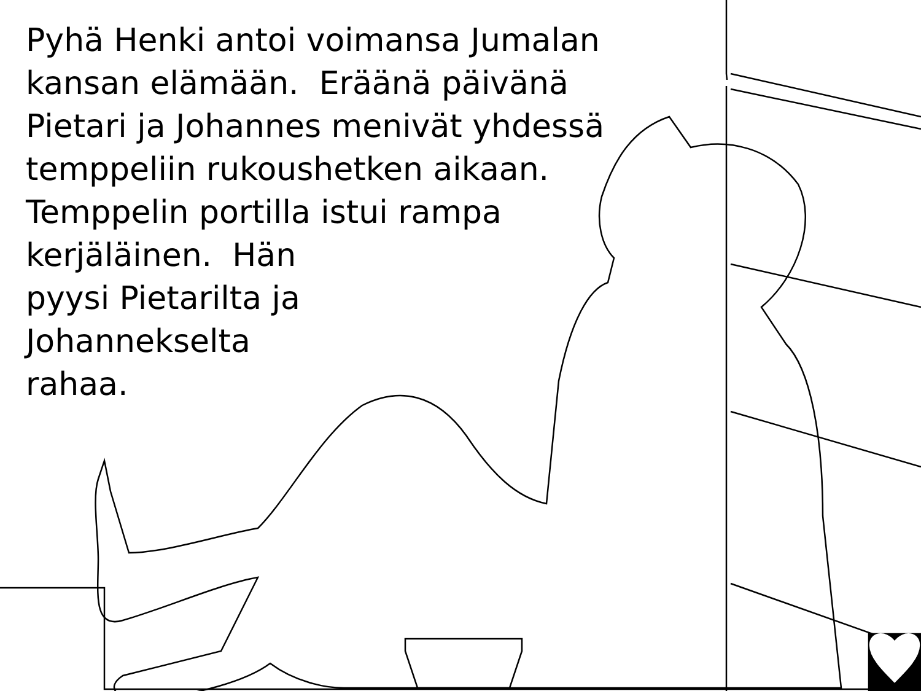Pyhä Henki antoi voimansa Jumalan
kansan elämään. Eräänä päivänä
Pietari ja Johannes menivät yhdessä
temppeliin rukoushetken aikaan.
Temppelin portilla istui rampa
kerjäläinen. Hän
pyysi Pietarilta ja
Johannekselta
rahaa.